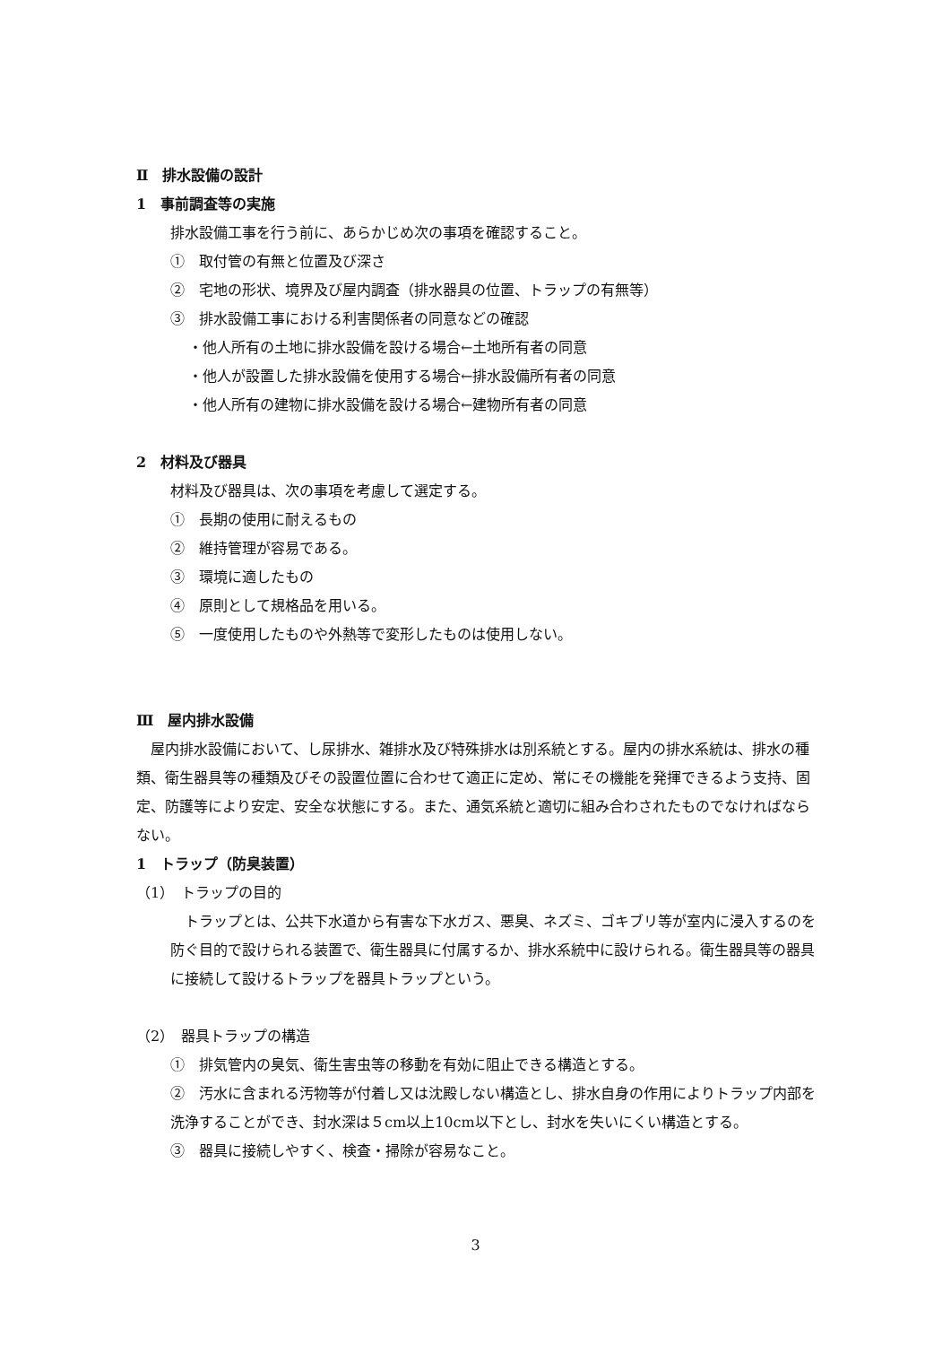Ⅱ　排水設備の設計
1　事前調査等の実施
排水設備工事を行う前に、あらかじめ次の事項を確認すること。
①　取付管の有無と位置及び深さ
②　宅地の形状、境界及び屋内調査（排水器具の位置、トラップの有無等）
③　排水設備工事における利害関係者の同意などの確認
・他人所有の土地に排水設備を設ける場合←土地所有者の同意
・他人が設置した排水設備を使用する場合←排水設備所有者の同意
・他人所有の建物に排水設備を設ける場合←建物所有者の同意
2　材料及び器具
材料及び器具は、次の事項を考慮して選定する。
①　長期の使用に耐えるもの
②　維持管理が容易である。
③　環境に適したもの
④　原則として規格品を用いる。
⑤　一度使用したものや外熱等で変形したものは使用しない。
Ⅲ　屋内排水設備
　屋内排水設備において、し尿排水、雑排水及び特殊排水は別系統とする。屋内の排水系統は、排水の種類、衛生器具等の種類及びその設置位置に合わせて適正に定め、常にその機能を発揮できるよう支持、固定、防護等により安定、安全な状態にする。また、通気系統と適切に組み合わされたものでなければならない。
1　トラップ（防臭装置）
（1）　トラップの目的
　トラップとは、公共下水道から有害な下水ガス、悪臭、ネズミ、ゴキブリ等が室内に浸入するのを防ぐ目的で設けられる装置で、衛生器具に付属するか、排水系統中に設けられる。衛生器具等の器具に接続して設けるトラップを器具トラップという。
（2）　器具トラップの構造
①　排気管内の臭気、衛生害虫等の移動を有効に阻止できる構造とする。
②　汚水に含まれる汚物等が付着し又は沈殿しない構造とし、排水自身の作用によりトラップ内部を洗浄することができ、封水深は５cm以上10cm以下とし、封水を失いにくい構造とする。
③　器具に接続しやすく、検査・掃除が容易なこと。
3